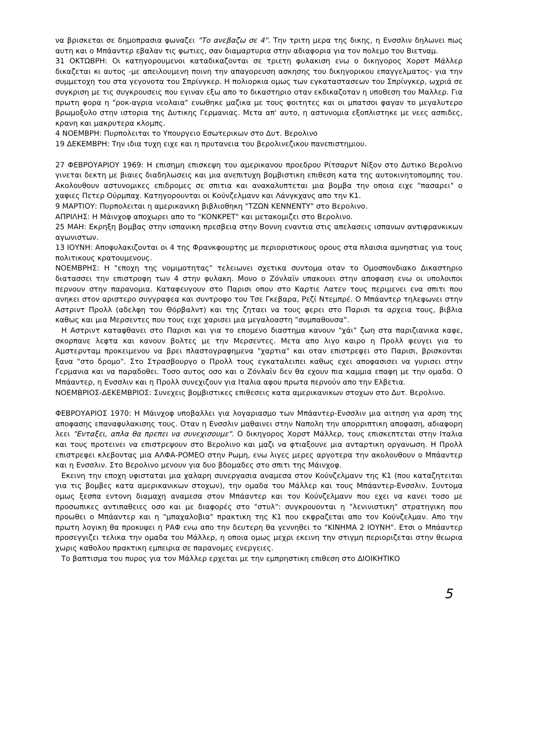να βρισκεται σε δημοπρασια φωναζει "Το ανεβαζω σε 4". Την τριτη μερα της δικης, η Ενσσλιν δηλωνει πως αυτη και ο Μπάαντερ εβαλαν τις φωτιες, σαν διαμαρτυρια στην αδιαφορια για τον πολεμο του Βιετναμ.
31 ΟΚΤΩΒΡΗ: Οι κατηγορουμενοι καταδικαζονται σε τριετη φυλακιση ενω ο δικηγορος Χορστ Μάλλερ δικαζεται κι αυτος -με απειλουμενη ποινη την απαγορευση ασκησης του δικηγορικου επαγγελματος- για την συμμετοχη του στα γεγονοτα του Σπρίνγκερ. Η πολιορκια ομως των εγκαταστασεων του Σπρίνγκερ, ωχριά σε συγκριση με τις συγκρουσεις που εγιναν εξω απο το δικαστηριο οταν εκδικαζοταν η υποθεση του Μαλλερ. Για πρωτη φορα η "ροκ-αγρια νεολαια" ενωθηκε μαζικα με τους φοιτητες και οι μπατσοι φαγαν το μεγαλυτερο βρωμοξυλο στην ιστορια της Δυτικης Γερμανιας. Μετα απ' αυτο, η αστυνομια εξοπλιστηκε με νεες ασπιδες, κρανη και μακρυτερα κλομπς.
4 ΝΟΕΜΒΡΗ: Πυρπολειται το Υπουργειο Εσωτερικων στο Δυτ. Βερολινο
19 ΔΕΚΕΜΒΡΗ: Την ιδια τυχη ειχε και η πρυτανεια του βερολινεζικου πανεπιστημιου.
27 ΦΕΒΡΟΥΑΡΙΟΥ 1969: Η επισημη επισκεψη του αμερικανου προεδρου Ρίτσαρντ Νίξον στο Δυτικο Βερολινο γινεται δεκτη με βιαιες διαδηλωσεις και μια ανεπιτυχη βομβιστικη επιθεση κατα της αυτοκινητοπομπης του. Ακολουθουν αστυνομικες επιδρομες σε σπιτια και ανακαλυπτεται μια βομβα την οποια ειχε "πασαρει" ο χαφιες Πετερ Ούρμπαχ. Κατηγορουνται οι Κούνζελμανν και Λάνγκχανς απο την Κ1.
9 ΜΑΡΤΙΟΥ: Πυρπολειται η αμερικανικη βιβλιοθηκη "ΤΖΩΝ ΚΕΝΝΕΝΤΥ" στο Βερολινο.
ΑΠΡΙΛΗΣ: Η Μάινχοφ αποχωρει απο το "ΚΟΝΚΡΕΤ" και μετακομιζει στο Βερολινο.
25 ΜΑΗ: Εκρηξη βομβας στην ισπανικη πρεσβεια στην Βοννη εναντια στις απελασεις ισπανων αντιφρανκικων αγωνιστων.
13 ΙΟΥΝΗ: Αποφυλακιζονται οι 4 της Φρανκφουρτης με περιοριστικους ορους στα πλαισια αμνηστιας για τους πολιτικους κρατουμενους.
ΝΟΕΜΒΡΗΣ: Η "εποχη της νομιμοτητας" τελειωνει σχετικα συντομα οταν το Ομοσπονδιακο Δικαστηριο διατασσει την επιστροφη των 4 στην φυλακη. Μονο ο Ζόνλαϊν υπακουει στην αποφαση ενω οι υπολοιποι περνουν στην παρανομια. Καταφευγουν στο Παρισι οπου στο Καρτιε Λατεν τους περιμενει ενα σπιτι που ανηκει στον αριστερο συγγραφεα και συντροφο του Τσε Γκεβαρα, Ρεζί Ντεμπρέ. Ο Μπάαντερ τηλεφωνει στην Αστριντ Προλλ (αδελφη του Θόρβαλντ) και της ζηταει να τους φερει στο Παρισι τα αρχεια τους, βιβλια καθως και μια Μερσεντες που τους ειχε χαρισει μια μεγαλοαστη "συμπαθουσα".
Η Αστριντ καταφθανει στο Παρισι και για το επομενο διαστημα κανουν "χάι" ζωη στα παριζιανικα καφε, σκορπανε λεφτα και κανουν βολτες με την Μερσεντες. Μετα απο λιγο καιρο η Προλλ φευγει για το Αμστερνταμ προκειμενου να βρει πλαστογραφημενα "χαρτια" και οταν επιστρεφει στο Παρισι, βρισκονται ξανα "στο δρομο". Στο Στρασβουργο ο Προλλ τους εγκαταλειπει καθως εχει αποφασισει να γυρισει στην Γερμανια και να παραδοθει. Τοσο αυτος οσο και ο Ζόνλαϊν δεν θα εχουν πια καμμια επαφη με την ομαδα. Ο Μπάαντερ, η Ενσσλιν και η Προλλ συνεχιζουν για Ιταλια αφου πρωτα περνούν απο την Ελβετια.
ΝΟΕΜΒΡΙΟΣ-ΔΕΚΕΜΒΡΙΟΣ: Συνεχεις βομβιστικες επιθεσεις κατα αμερικανικων στοχων στο Δυτ. Βερολινο.
ΦΕΒΡΟΥΑΡΙΟΣ 1970: Η Μάινχοφ υποβαλλει για λογαριασμο των Μπάαντερ-Ενσσλιν μια αιτηση για αρση της αποφασης επαναφυλακισης τους. Οταν η Ενσσλιν μαθαινει στην Ναπολη την απορριπτικη αποφαση, αδιαφορη λεει "Ενταξει, απλα θα πρεπει να συνεχισουμε". Ο δικηγορος Χορστ Μάλλερ, τους επισκεπτεται στην Ιταλια και τους προτεινει να επιστρεψουν στο Βερολινο και μαζι να φτιαξουνε μια ανταρτικη οργανωση. Η Προλλ επιστρεφει κλεβοντας μια ΑΛΦΑ-ΡΟΜΕΟ στην Ρωμη, ενω λιγες μερες αργοτερα την ακολουθουν ο Μπάαντερ και η Ενσσλιν. Στο Βερολινο μενουν για δυο βδομαδες στο σπιτι της Μάινχοφ.
Εκεινη την εποχη υφισταται μια χαλαρη συνεργασια αναμεσα στον Κούνζελμανν της Κ1 (που καταζητειται για τις βομβες κατα αμερικανικων στοχων), την ομαδα του Μάλλερ και τους Μπάαντερ-Ενσσλιν. Συντομα ομως ξεσπα εντονη διαμαχη αναμεσα στον Μπάαντερ και τον Κούνζελμανν που εχει να κανει τοσο με προσωπικες αντιπαθειες οσο και με διαφορές στο "στυλ": συγκρουονται η "λενινιστικη" στρατηγικη που προωθει ο Μπάαντερ και η "μπαχαλοβια" πρακτικη της Κ1 που εκφραζεται απο τον Κούνζελμαν. Απο την πρωτη λογικη θα προκυψει η ΡΑΦ ενω απο την δευτερη θα γεννηθει το "ΚΙΝΗΜΑ 2 ΙΟΥΝΗ". Ετσι ο Μπάαντερ προσεγγιζει τελικα την ομαδα του Μάλλερ, η οποια ομως μεχρι εκεινη την στιγμη περιοριζεται στην θεωρια χωρις καθολου πρακτικη εμπειρια σε παρανομες ενεργειες.
Το βαπτισμα του πυρος για τον Μάλλερ ερχεται με την εμπρηστικη επιθεση στο ΔΙΟΙΚΗΤΙΚΟ
5